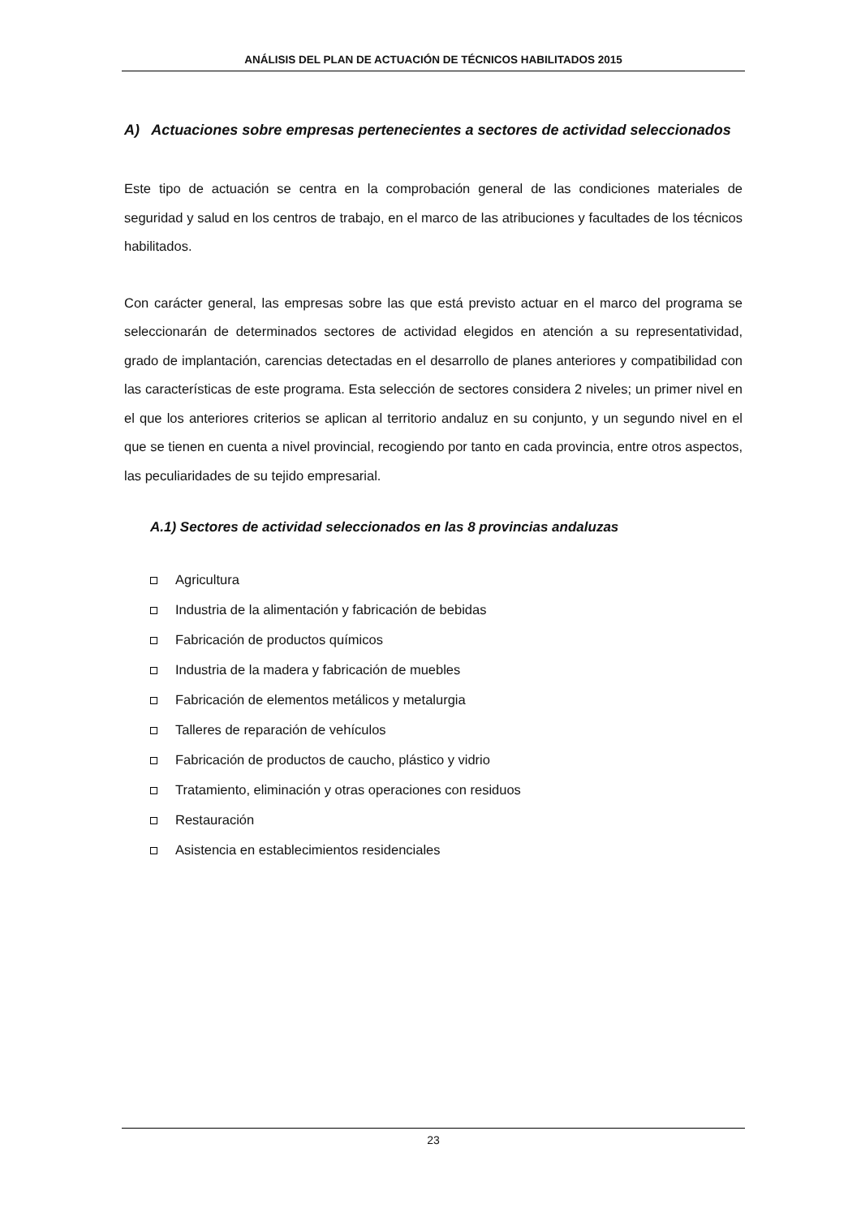ANÁLISIS DEL PLAN DE ACTUACIÓN DE TÉCNICOS HABILITADOS 2015
A) Actuaciones sobre empresas pertenecientes a sectores de actividad seleccionados
Este tipo de actuación se centra en la comprobación general de las condiciones materiales de seguridad y salud en los centros de trabajo, en el marco de las atribuciones y facultades de los técnicos habilitados.
Con carácter general, las empresas sobre las que está previsto actuar en el marco del programa se seleccionarán de determinados sectores de actividad elegidos en atención a su representatividad, grado de implantación, carencias detectadas en el desarrollo de planes anteriores y compatibilidad con las características de este programa. Esta selección de sectores considera 2 niveles; un primer nivel en el que los anteriores criterios se aplican al territorio andaluz en su conjunto, y un segundo nivel en el que se tienen en cuenta a nivel provincial, recogiendo por tanto en cada provincia, entre otros aspectos, las peculiaridades de su tejido empresarial.
A.1) Sectores de actividad seleccionados en las 8 provincias andaluzas
Agricultura
Industria de la alimentación y fabricación de bebidas
Fabricación de productos químicos
Industria de la madera y fabricación de muebles
Fabricación de elementos metálicos y metalurgia
Talleres de reparación de vehículos
Fabricación de productos de caucho, plástico y vidrio
Tratamiento, eliminación y otras operaciones con residuos
Restauración
Asistencia en establecimientos residenciales
23